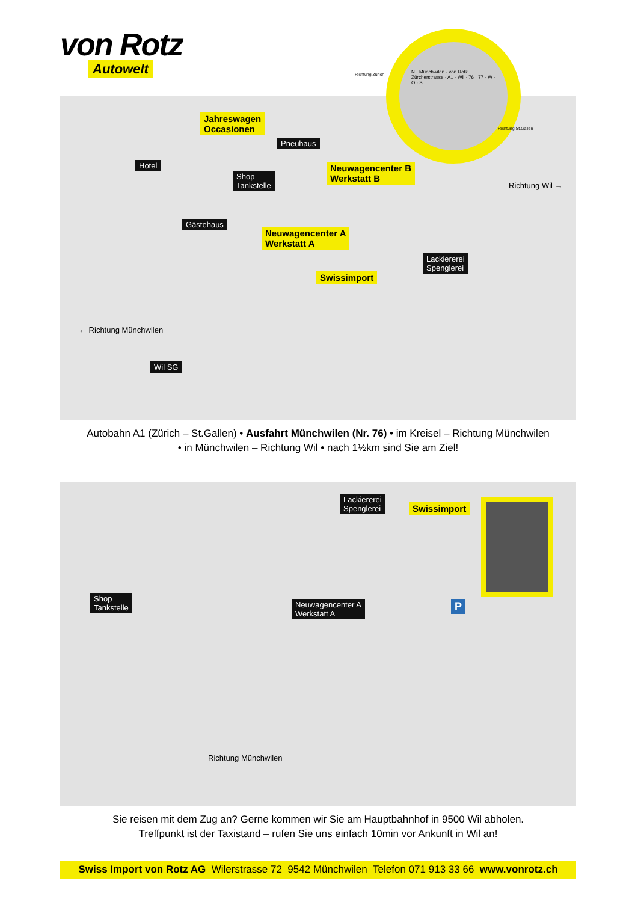von Rotz
Autowelt
Jahreswagen
Occasionen
Pneuhaus
Hotel
Shop
Tankstelle
Neuwagencenter B
Werkstatt B
Gästehaus
Neuwagencenter A
Werkstatt A
Lackiererei
Spenglerei
Swissimport
Richtung Wil →
← Richtung Münchwilen
Wil SG
N · Münchwilen · von Rotz · Zürcherstrasse · A1 · Wil · 76 · 77 · W · O · S
Richtung Zürich
Richtung St.Gallen
Autobahn A1 (Zürich – St.Gallen) • Ausfahrt Münchwilen (Nr. 76) • im Kreisel – Richtung Münchwilen
• in Münchwilen – Richtung Wil • nach 1½km sind Sie am Ziel!
Lackiererei
Spenglerei Swissimport
Shop
Tankstelle Neuwagencenter A
Werkstatt A
P
Richtung Münchwilen
Sie reisen mit dem Zug an? Gerne kommen wir Sie am Hauptbahnhof in 9500 Wil abholen.
Treffpunkt ist der Taxistand – rufen Sie uns einfach 10min vor Ankunft in Wil an!
Swiss Import von Rotz AG Wilerstrasse 72 9542 Münchwilen Telefon 071 913 33 66 www.vonrotz.ch